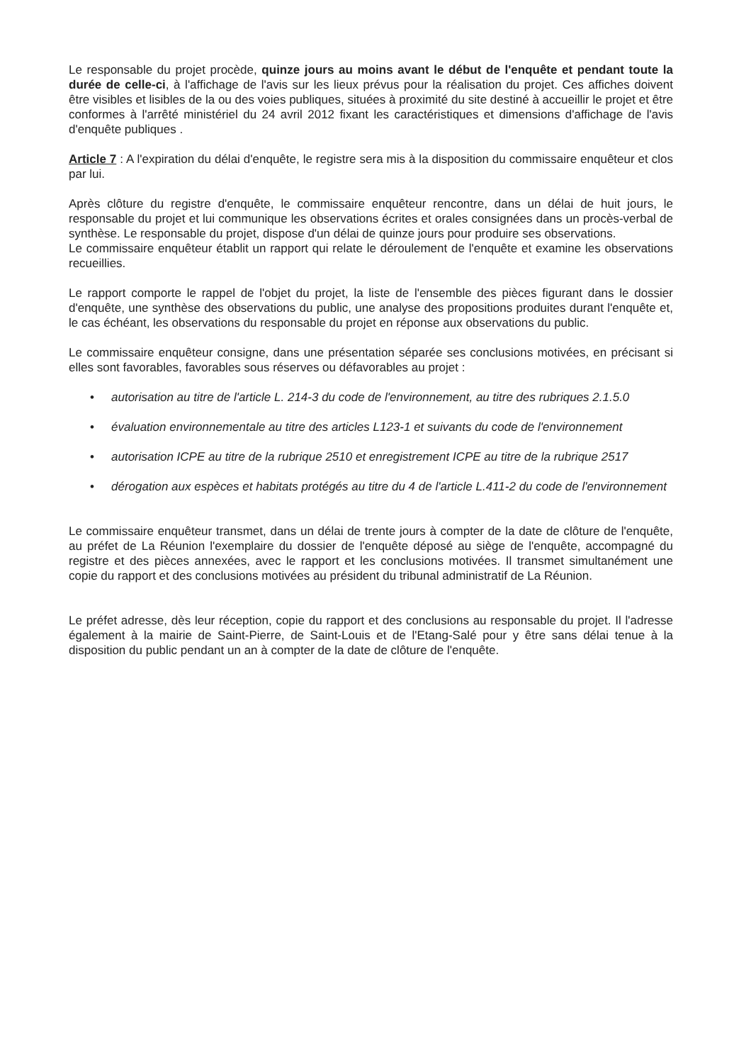Le responsable du projet procède, quinze jours au moins avant le début de l'enquête et pendant toute la durée de celle-ci, à l'affichage de l'avis sur les lieux prévus pour la réalisation du projet. Ces affiches doivent être visibles et lisibles de la ou des voies publiques, situées à proximité du site destiné à accueillir le projet et être conformes à l'arrêté ministériel du 24 avril 2012 fixant les caractéristiques et dimensions d'affichage de l'avis d'enquête publiques .
Article 7 : A l'expiration du délai d'enquête, le registre sera mis à la disposition du commissaire enquêteur et clos par lui.
Après clôture du registre d'enquête, le commissaire enquêteur rencontre, dans un délai de huit jours, le responsable du projet et lui communique les observations écrites et orales consignées dans un procès-verbal de synthèse. Le responsable du projet, dispose d'un délai de quinze jours pour produire ses observations.
Le commissaire enquêteur établit un rapport qui relate le déroulement de l'enquête et examine les observations recueillies.
Le rapport comporte le rappel de l'objet du projet, la liste de l'ensemble des pièces figurant dans le dossier d'enquête, une synthèse des observations du public, une analyse des propositions produites durant l'enquête et, le cas échéant, les observations du responsable du projet en réponse aux observations du public.
Le commissaire enquêteur consigne, dans une présentation séparée ses conclusions motivées, en précisant si elles sont favorables, favorables sous réserves ou défavorables au projet :
• autorisation au titre de l'article L. 214-3 du code de l'environnement, au titre des rubriques 2.1.5.0
• évaluation environnementale au titre des articles L123-1 et suivants du code de l'environnement
• autorisation ICPE au titre de la rubrique 2510 et enregistrement ICPE au titre de la rubrique 2517
• dérogation aux espèces et habitats protégés au titre du 4 de l'article L.411-2 du code de l'environnement
Le commissaire enquêteur transmet, dans un délai de trente jours à compter de la date de clôture de l'enquête, au préfet de La Réunion l'exemplaire du dossier de l'enquête déposé au siège de l'enquête, accompagné du registre et des pièces annexées, avec le rapport et les conclusions motivées. Il transmet simultanément une copie du rapport et des conclusions motivées au président du tribunal administratif de La Réunion.
Le préfet adresse, dès leur réception, copie du rapport et des conclusions au responsable du projet. Il l'adresse également à la mairie de Saint-Pierre, de Saint-Louis et de l'Etang-Salé pour y être sans délai tenue à la disposition du public pendant un an à compter de la date de clôture de l'enquête.